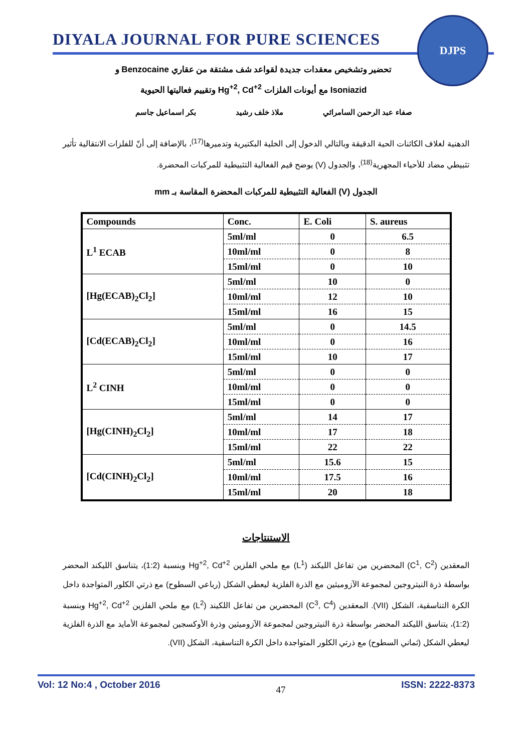DIYALA JOURNAL FOR PURE SCIENCES
DJPS
تحضير وتشخيص معقدات جديدة لقواعد شف مشتقة من عقاري Benzocaine و
Isoniazid مع أيونات الفلزات Hg<sup>+2</sup>, Cd<sup>+2</sup> وتقييم فعاليتها الحيوية
صفاء عبد الرحمن السامرائي ملاذ خلف رشيد بكر اسماعيل جاسم
الدهنية لغلاف الكائنات الحية الدقيقة وبالتالي الدخول إلى الخلية البكتيرية وتدميرها<sup>(17)</sup>، بالإضافة إلى أنّ للفلزات الانتقالية تأثير تثبيطي مضاد للأحياء المجهرية<sup>(18)</sup>، والجدول (V) يوضح قيم الفعالية التثبيطية للمركبات المحضرة.
الجدول (V) الفعالية التثبيطية للمركبات المحضرة المقاسة بـ mm
| Compounds | Conc. | E. Coli | S. aureus |
| --- | --- | --- | --- |
| L<sup>1</sup> ECAB | 5ml/ml | 0 | 6.5 |
| | 10ml/ml | 0 | 8 |
| | 15ml/ml | 0 | 10 |
| [Hg(ECAB)<sub>2</sub>Cl<sub>2</sub>] | 5ml/ml | 10 | 0 |
| | 10ml/ml | 12 | 10 |
| | 15ml/ml | 16 | 15 |
| [Cd(ECAB)<sub>2</sub>Cl<sub>2</sub>] | 5ml/ml | 0 | 14.5 |
| | 10ml/ml | 0 | 16 |
| | 15ml/ml | 10 | 17 |
| L<sup>2</sup> CINH | 5ml/ml | 0 | 0 |
| | 10ml/ml | 0 | 0 |
| | 15ml/ml | 0 | 0 |
| [Hg(CINH)<sub>2</sub>Cl<sub>2</sub>] | 5ml/ml | 14 | 17 |
| | 10ml/ml | 17 | 18 |
| | 15ml/ml | 22 | 22 |
| [Cd(CINH)<sub>2</sub>Cl<sub>2</sub>] | 5ml/ml | 15.6 | 15 |
| | 10ml/ml | 17.5 | 16 |
| | 15ml/ml | 20 | 18 |
الاستنتاجات
المعقدين (C<sup>1</sup>, C<sup>2</sup>) المحضرين من تفاعل الليكند (L<sup>1</sup>) مع ملحي الفلزين Hg<sup>+2</sup>, Cd<sup>+2</sup> وبنسبة (1:2)، يتناسق الليكند المحضر بواسطة ذرة النيتروجين لمجموعة الآزوميثين مع الذرة الفلزية ليعطي الشكل (رباعي السطوح) مع ذرتي الكلور المتواجدة داخل الكرة التناسقية، الشكل (VII). المعقدين (C<sup>3</sup>, C<sup>4</sup>) المحضرين من تفاعل اللكيند (L<sup>2</sup>) مع ملحي الفلزين Hg<sup>+2</sup>, Cd<sup>+2</sup> وبنسبة (1:2)، يتناسق الليكند المحضر بواسطة ذرة النيتروجين لمجموعة الآزوميثين وذرة الأوكسجين لمجموعة الأمايد مع الذرة الفلزية ليعطي الشكل (ثماني السطوح) مع ذرتي الكلور المتواجدة داخل الكرة التناسقية، الشكل (VII).
Vol: 12 No:4 , October 2016 47 ISSN: 2222-8373